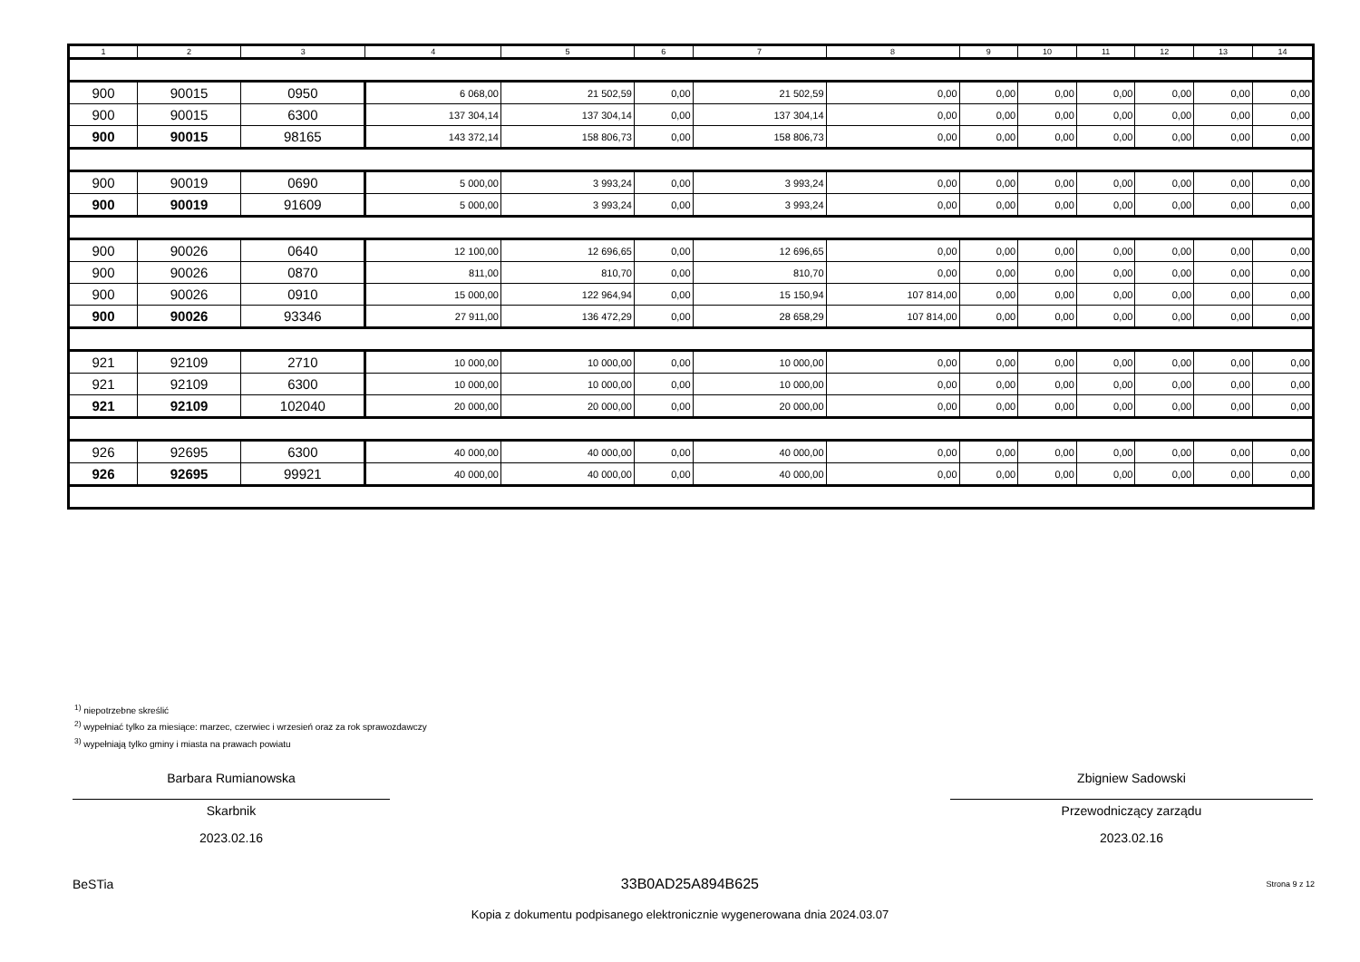| 1 | 2 | 3 | 4 | 5 | 6 | 7 | 8 | 9 | 10 | 11 | 12 | 13 | 14 |
| --- | --- | --- | --- | --- | --- | --- | --- | --- | --- | --- | --- | --- | --- |
| 900 | 90015 | 0950 | 6 068,00 | 21 502,59 | 0,00 | 21 502,59 | 0,00 | 0,00 | 0,00 | 0,00 | 0,00 | 0,00 | 0,00 |
| 900 | 90015 | 6300 | 137 304,14 | 137 304,14 | 0,00 | 137 304,14 | 0,00 | 0,00 | 0,00 | 0,00 | 0,00 | 0,00 | 0,00 |
| 900 | 90015 | 98165 | 143 372,14 | 158 806,73 | 0,00 | 158 806,73 | 0,00 | 0,00 | 0,00 | 0,00 | 0,00 | 0,00 | 0,00 |
| 900 | 90019 | 0690 | 5 000,00 | 3 993,24 | 0,00 | 3 993,24 | 0,00 | 0,00 | 0,00 | 0,00 | 0,00 | 0,00 | 0,00 |
| 900 | 90019 | 91609 | 5 000,00 | 3 993,24 | 0,00 | 3 993,24 | 0,00 | 0,00 | 0,00 | 0,00 | 0,00 | 0,00 | 0,00 |
| 900 | 90026 | 0640 | 12 100,00 | 12 696,65 | 0,00 | 12 696,65 | 0,00 | 0,00 | 0,00 | 0,00 | 0,00 | 0,00 | 0,00 |
| 900 | 90026 | 0870 | 811,00 | 810,70 | 0,00 | 810,70 | 0,00 | 0,00 | 0,00 | 0,00 | 0,00 | 0,00 | 0,00 |
| 900 | 90026 | 0910 | 15 000,00 | 122 964,94 | 0,00 | 15 150,94 | 107 814,00 | 0,00 | 0,00 | 0,00 | 0,00 | 0,00 | 0,00 |
| 900 | 90026 | 93346 | 27 911,00 | 136 472,29 | 0,00 | 28 658,29 | 107 814,00 | 0,00 | 0,00 | 0,00 | 0,00 | 0,00 | 0,00 |
| 921 | 92109 | 2710 | 10 000,00 | 10 000,00 | 0,00 | 10 000,00 | 0,00 | 0,00 | 0,00 | 0,00 | 0,00 | 0,00 | 0,00 |
| 921 | 92109 | 6300 | 10 000,00 | 10 000,00 | 0,00 | 10 000,00 | 0,00 | 0,00 | 0,00 | 0,00 | 0,00 | 0,00 | 0,00 |
| 921 | 92109 | 102040 | 20 000,00 | 20 000,00 | 0,00 | 20 000,00 | 0,00 | 0,00 | 0,00 | 0,00 | 0,00 | 0,00 | 0,00 |
| 926 | 92695 | 6300 | 40 000,00 | 40 000,00 | 0,00 | 40 000,00 | 0,00 | 0,00 | 0,00 | 0,00 | 0,00 | 0,00 | 0,00 |
| 926 | 92695 | 99921 | 40 000,00 | 40 000,00 | 0,00 | 40 000,00 | 0,00 | 0,00 | 0,00 | 0,00 | 0,00 | 0,00 | 0,00 |
<sup>1)</sup> niepotrzebne skreślić
<sup>2)</sup> wypełniać tylko za miesiące: marzec, czerwiec i wrzesień oraz za rok sprawozdawczy
<sup>3)</sup> wypełniają tylko gminy i miasta na prawach powiatu
Barbara Rumianowska
Skarbnik
2023.02.16
Zbigniew Sadowski
Przewodniczący zarządu
2023.02.16
BeSTia 33B0AD25A894B625 Strona 9 z 12
Kopia z dokumentu podpisanego elektronicznie wygenerowana dnia 2024.03.07